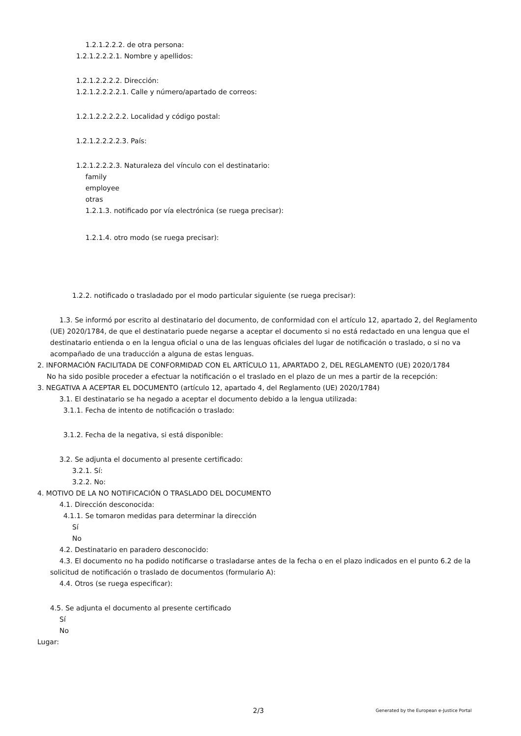1.2.1.2.2.2. de otra persona:
1.2.1.2.2.2.1. Nombre y apellidos:
1.2.1.2.2.2.2. Dirección:
1.2.1.2.2.2.2.1. Calle y número/apartado de correos:
1.2.1.2.2.2.2.2. Localidad y código postal:
1.2.1.2.2.2.2.3. País:
1.2.1.2.2.2.3. Naturaleza del vínculo con el destinatario:
family
employee
otras
1.2.1.3. notificado por vía electrónica (se ruega precisar):
1.2.1.4. otro modo (se ruega precisar):
1.2.2. notificado o trasladado por el modo particular siguiente (se ruega precisar):
1.3. Se informó por escrito al destinatario del documento, de conformidad con el artículo 12, apartado 2, del Reglamento (UE) 2020/1784, de que el destinatario puede negarse a aceptar el documento si no está redactado en una lengua que el destinatario entienda o en la lengua oficial o una de las lenguas oficiales del lugar de notificación o traslado, o si no va acompañado de una traducción a alguna de estas lenguas.
2. INFORMACIÓN FACILITADA DE CONFORMIDAD CON EL ARTÍCULO 11, APARTADO 2, DEL REGLAMENTO (UE) 2020/1784
No ha sido posible proceder a efectuar la notificación o el traslado en el plazo de un mes a partir de la recepción:
3. NEGATIVA A ACEPTAR EL DOCUMENTO (artículo 12, apartado 4, del Reglamento (UE) 2020/1784)
3.1. El destinatario se ha negado a aceptar el documento debido a la lengua utilizada:
3.1.1. Fecha de intento de notificación o traslado:
3.1.2. Fecha de la negativa, si está disponible:
3.2. Se adjunta el documento al presente certificado:
3.2.1. Sí:
3.2.2. No:
4. MOTIVO DE LA NO NOTIFICACIÓN O TRASLADO DEL DOCUMENTO
4.1. Dirección desconocida:
4.1.1. Se tomaron medidas para determinar la dirección
Sí
No
4.2. Destinatario en paradero desconocido:
4.3. El documento no ha podido notificarse o trasladarse antes de la fecha o en el plazo indicados en el punto 6.2 de la solicitud de notificación o traslado de documentos (formulario A):
4.4. Otros (se ruega especificar):
4.5. Se adjunta el documento al presente certificado
Sí
No
Lugar:
2/3 Generated by the European e-Justice Portal